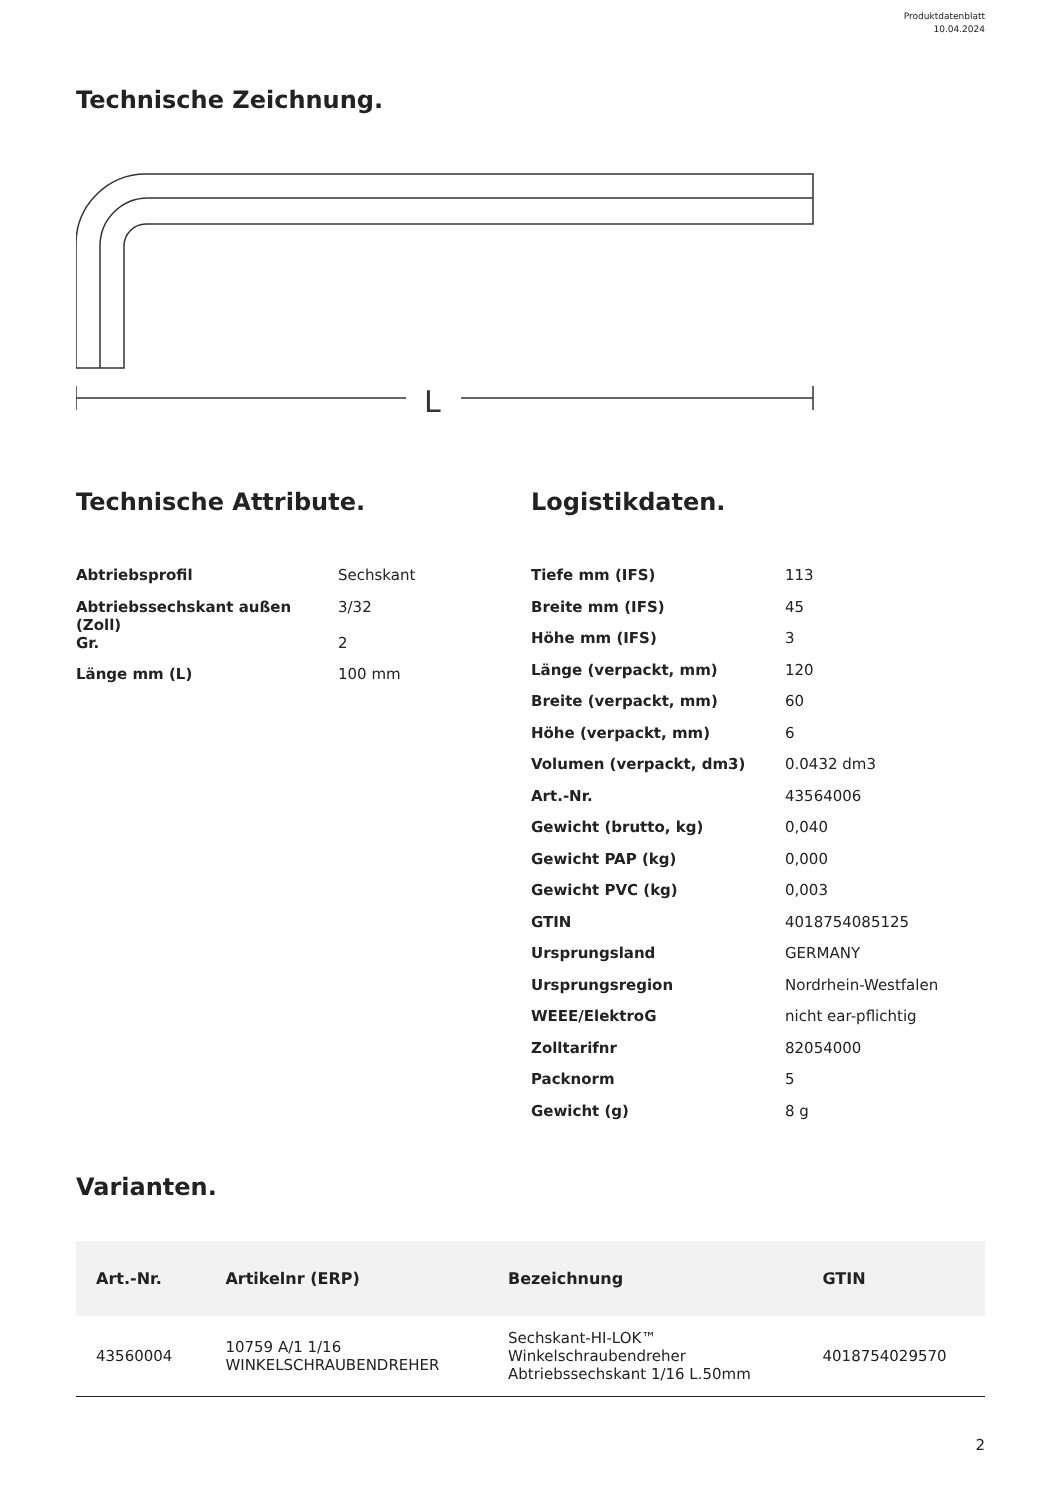Produktdatenblatt
10.04.2024
Technische Zeichnung.
L
Technische Attribute.
| Abtriebsprofil | Sechskant |
| Abtriebssechskant außen (Zoll) | 3/32 |
| Gr. | 2 |
| Länge mm (L) | 100 mm |
Logistikdaten.
| Tiefe mm (IFS) | 113 |
| Breite mm (IFS) | 45 |
| Höhe mm (IFS) | 3 |
| Länge (verpackt, mm) | 120 |
| Breite (verpackt, mm) | 60 |
| Höhe (verpackt, mm) | 6 |
| Volumen (verpackt, dm3) | 0.0432 dm3 |
| Art.-Nr. | 43564006 |
| Gewicht (brutto, kg) | 0,040 |
| Gewicht PAP (kg) | 0,000 |
| Gewicht PVC (kg) | 0,003 |
| GTIN | 4018754085125 |
| Ursprungsland | GERMANY |
| Ursprungsregion | Nordrhein-Westfalen |
| WEEE/ElektroG | nicht ear-pflichtig |
| Zolltarifnr | 82054000 |
| Packnorm | 5 |
| Gewicht (g) | 8 g |
Varianten.
| Art.-Nr. | Artikelnr (ERP) | Bezeichnung | GTIN |
| --- | --- | --- | --- |
| 43560004 | 10759 A/1 1/16 WINKELSCHRAUBENDREHER | Sechskant-HI-LOK™ Winkelschraubendreher Abtriebssechskant 1/16 L.50mm | 4018754029570 |
2